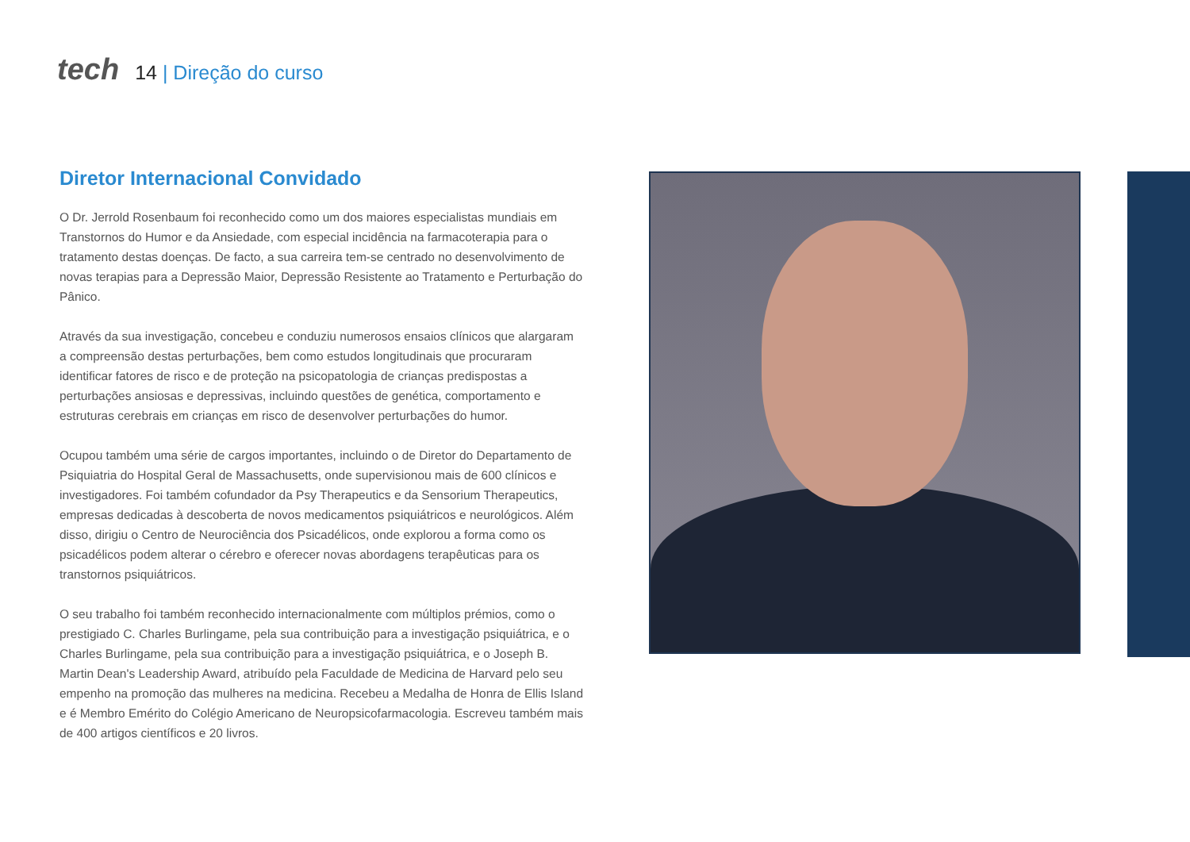tech
14 | Direção do curso
Diretor Internacional Convidado
O Dr. Jerrold Rosenbaum foi reconhecido como um dos maiores especialistas mundiais em Transtornos do Humor e da Ansiedade, com especial incidência na farmacoterapia para o tratamento destas doenças. De facto, a sua carreira tem-se centrado no desenvolvimento de novas terapias para a Depressão Maior, Depressão Resistente ao Tratamento e Perturbação do Pânico.
Através da sua investigação, concebeu e conduziu numerosos ensaios clínicos que alargaram a compreensão destas perturbações, bem como estudos longitudinais que procuraram identificar fatores de risco e de proteção na psicopatologia de crianças predispostas a perturbações ansiosas e depressivas, incluindo questões de genética, comportamento e estruturas cerebrais em crianças em risco de desenvolver perturbações do humor.
Ocupou também uma série de cargos importantes, incluindo o de Diretor do Departamento de Psiquiatria do Hospital Geral de Massachusetts, onde supervisionou mais de 600 clínicos e investigadores. Foi também cofundador da Psy Therapeutics e da Sensorium Therapeutics, empresas dedicadas à descoberta de novos medicamentos psiquiátricos e neurológicos. Além disso, dirigiu o Centro de Neurociência dos Psicadélicos, onde explorou a forma como os psicadélicos podem alterar o cérebro e oferecer novas abordagens terapêuticas para os transtornos psiquiátricos.
O seu trabalho foi também reconhecido internacionalmente com múltiplos prémios, como o prestigiado C. Charles Burlingame, pela sua contribuição para a investigação psiquiátrica, e o Charles Burlingame, pela sua contribuição para a investigação psiquiátrica, e o Joseph B. Martin Dean's Leadership Award, atribuído pela Faculdade de Medicina de Harvard pelo seu empenho na promoção das mulheres na medicina. Recebeu a Medalha de Honra de Ellis Island e é Membro Emérito do Colégio Americano de Neuropsicofarmacologia. Escreveu também mais de 400 artigos científicos e 20 livros.